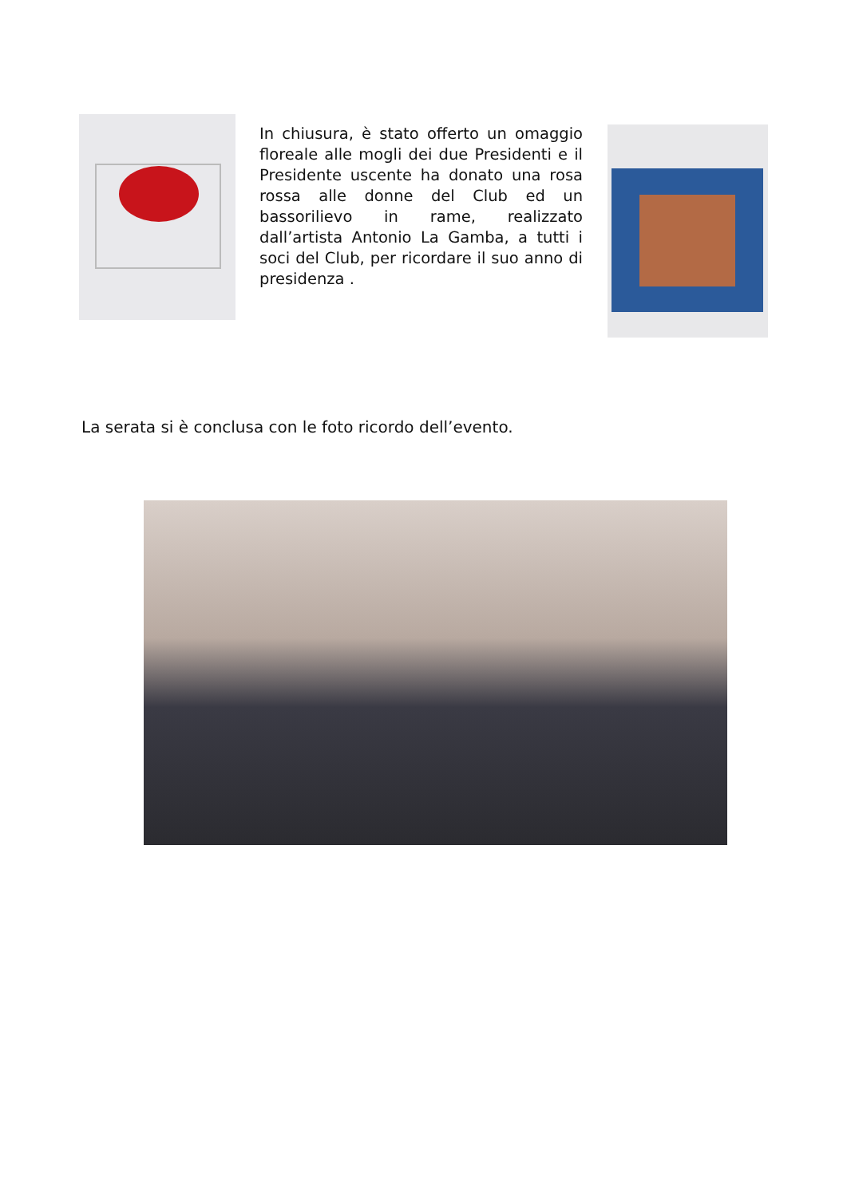In chiusura, è stato offerto un omaggio floreale alle mogli dei due Presidenti e il Presidente uscente ha donato una rosa rossa alle donne del Club ed un bassorilievo in rame, realizzato dall’artista Antonio La Gamba, a tutti i soci del Club, per ricordare il suo anno di presidenza .
La serata si è conclusa con le foto ricordo dell’evento.